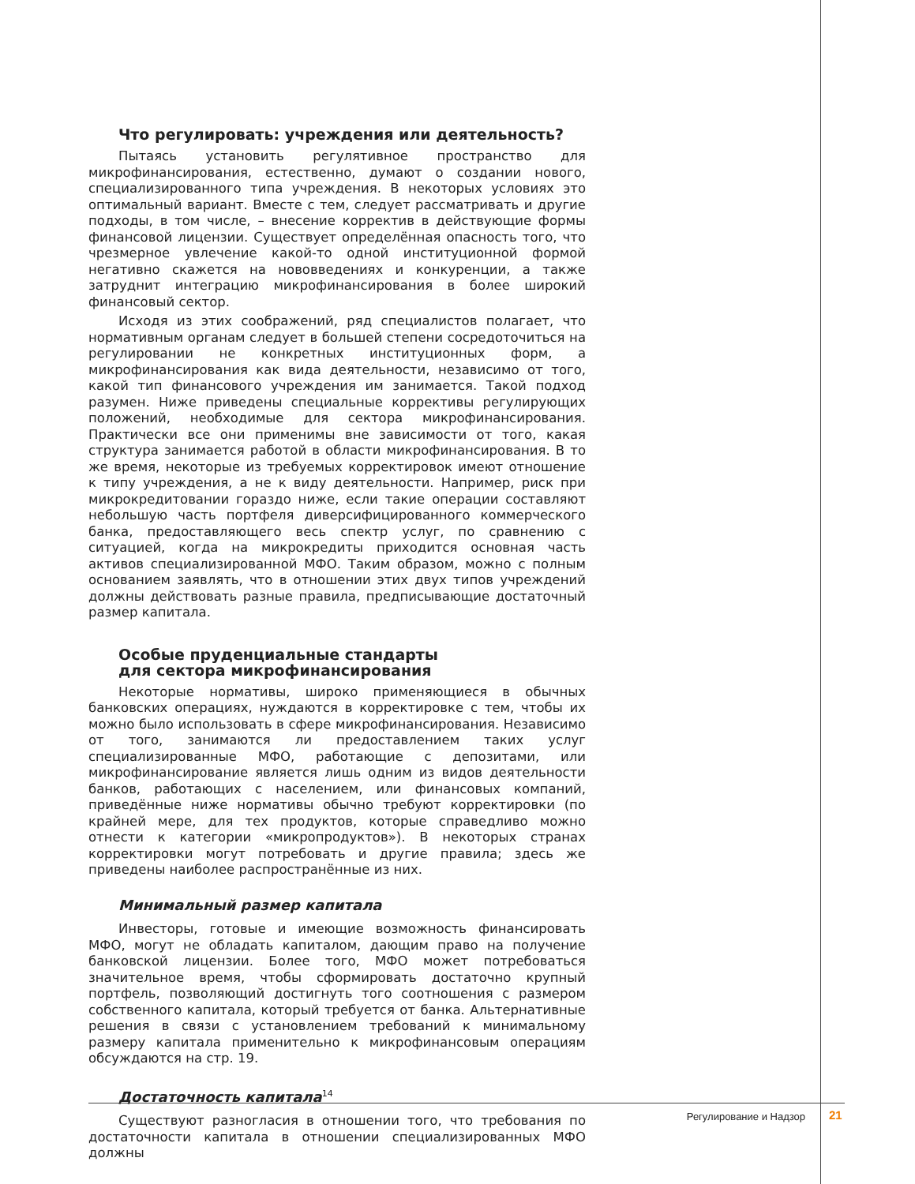Что регулировать: учреждения или деятельность?
Пытаясь установить регулятивное пространство для микрофинансирования, естественно, думают о создании нового, специализированного типа учреждения. В некоторых условиях это оптимальный вариант. Вместе с тем, следует рассматривать и другие подходы, в том числе, – внесение корректив в действующие формы финансовой лицензии. Существует определённая опасность того, что чрезмерное увлечение какой-то одной институционной формой негативно скажется на нововведениях и конкуренции, а также затруднит интеграцию микрофинансирования в более широкий финансовый сектор.
Исходя из этих соображений, ряд специалистов полагает, что нормативным органам следует в большей степени сосредоточиться на регулировании не конкретных институционных форм, а микрофинансирования как вида деятельности, независимо от того, какой тип финансового учреждения им занимается. Такой подход разумен. Ниже приведены специальные коррективы регулирующих положений, необходимые для сектора микрофинансирования. Практически все они применимы вне зависимости от того, какая структура занимается работой в области микрофинансирования. В то же время, некоторые из требуемых корректировок имеют отношение к типу учреждения, а не к виду деятельности. Например, риск при микрокредитовании гораздо ниже, если такие операции составляют небольшую часть портфеля диверсифицированного коммерческого банка, предоставляющего весь спектр услуг, по сравнению с ситуацией, когда на микрокредиты приходится основная часть активов специализированной МФО. Таким образом, можно с полным основанием заявлять, что в отношении этих двух типов учреждений должны действовать разные правила, предписывающие достаточный размер капитала.
Особые пруденциальные стандарты
для сектора микрофинансирования
Некоторые нормативы, широко применяющиеся в обычных банковских операциях, нуждаются в корректировке с тем, чтобы их можно было использовать в сфере микрофинансирования. Независимо от того, занимаются ли предоставлением таких услуг специализированные МФО, работающие с депозитами, или микрофинансирование является лишь одним из видов деятельности банков, работающих с населением, или финансовых компаний, приведённые ниже нормативы обычно требуют корректировки (по крайней мере, для тех продуктов, которые справедливо можно отнести к категории «микропродуктов»). В некоторых странах корректировки могут потребовать и другие правила; здесь же приведены наиболее распространённые из них.
Минимальный размер капитала
Инвесторы, готовые и имеющие возможность финансировать МФО, могут не обладать капиталом, дающим право на получение банковской лицензии. Более того, МФО может потребоваться значительное время, чтобы сформировать достаточно крупный портфель, позволяющий достигнуть того соотношения с размером собственного капитала, который требуется от банка. Альтернативные решения в связи с установлением требований к минимальному размеру капитала применительно к микрофинансовым операциям обсуждаются на стр. 19.
Достаточность капитала<sup>14</sup>
Существуют разногласия в отношении того, что требования по достаточности капитала в отношении специализированных МФО должны
Регулирование и Надзор 21